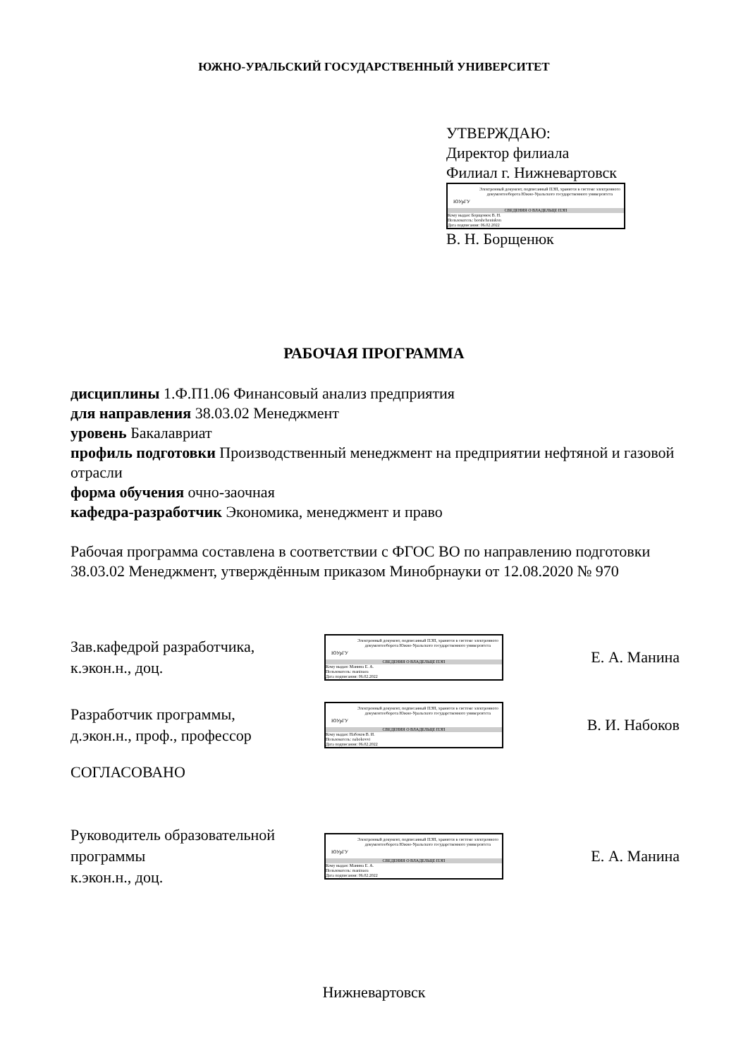ЮЖНО-УРАЛЬСКИЙ ГОСУДАРСТВЕННЫЙ УНИВЕРСИТЕТ
УТВЕРЖДАЮ:
Директор филиала
Филиал г. Нижневартовск
ЮУрГУ
Электронный документ, подписанный ПЭП, хранится в системе электронного документооборота Южно-Уральского государственного университета
СВЕДЕНИЯ О ВЛАДЕЛЬЦЕ ПЭП
Кому выдан: Борщенюк В. Н.
Пользователь: borshcheniukvn
Дата подписания: 06.02.2022
В. Н. Борщенюк
РАБОЧАЯ ПРОГРАММА
дисциплины 1.Ф.П1.06 Финансовый анализ предприятия
для направления 38.03.02 Менеджмент
уровень Бакалавриат
профиль подготовки Производственный менеджмент на предприятии нефтяной и газовой отрасли
форма обучения очно-заочная
кафедра-разработчик Экономика, менеджмент и право
Рабочая программа составлена в соответствии с ФГОС ВО по направлению подготовки 38.03.02 Менеджмент, утверждённым приказом Минобрнауки от 12.08.2020 № 970
Зав.кафедрой разработчика,
к.экон.н., доц.
ЮУрГУ
Электронный документ, подписанный ПЭП, хранится в системе электронного документооборота Южно-Уральского государственного университета
СВЕДЕНИЯ О ВЛАДЕЛЬЦЕ ПЭП
Кому выдан: Манина Е. А.
Пользователь: maninaea
Дата подписания: 06.02.2022
Е. А. Манина
Разработчик программы,
д.экон.н., проф., профессор
ЮУрГУ
Электронный документ, подписанный ПЭП, хранится в системе электронного документооборота Южно-Уральского государственного университета
СВЕДЕНИЯ О ВЛАДЕЛЬЦЕ ПЭП
Кому выдан: Набоков В. И.
Пользователь: nabokovvi
Дата подписания: 06.02.2022
В. И. Набоков
СОГЛАСОВАНО
Руководитель образовательной программы
к.экон.н., доц.
ЮУрГУ
Электронный документ, подписанный ПЭП, хранится в системе электронного документооборота Южно-Уральского государственного университета
СВЕДЕНИЯ О ВЛАДЕЛЬЦЕ ПЭП
Кому выдан: Манина Е. А.
Пользователь: maninaea
Дата подписания: 06.02.2022
Е. А. Манина
Нижневартовск